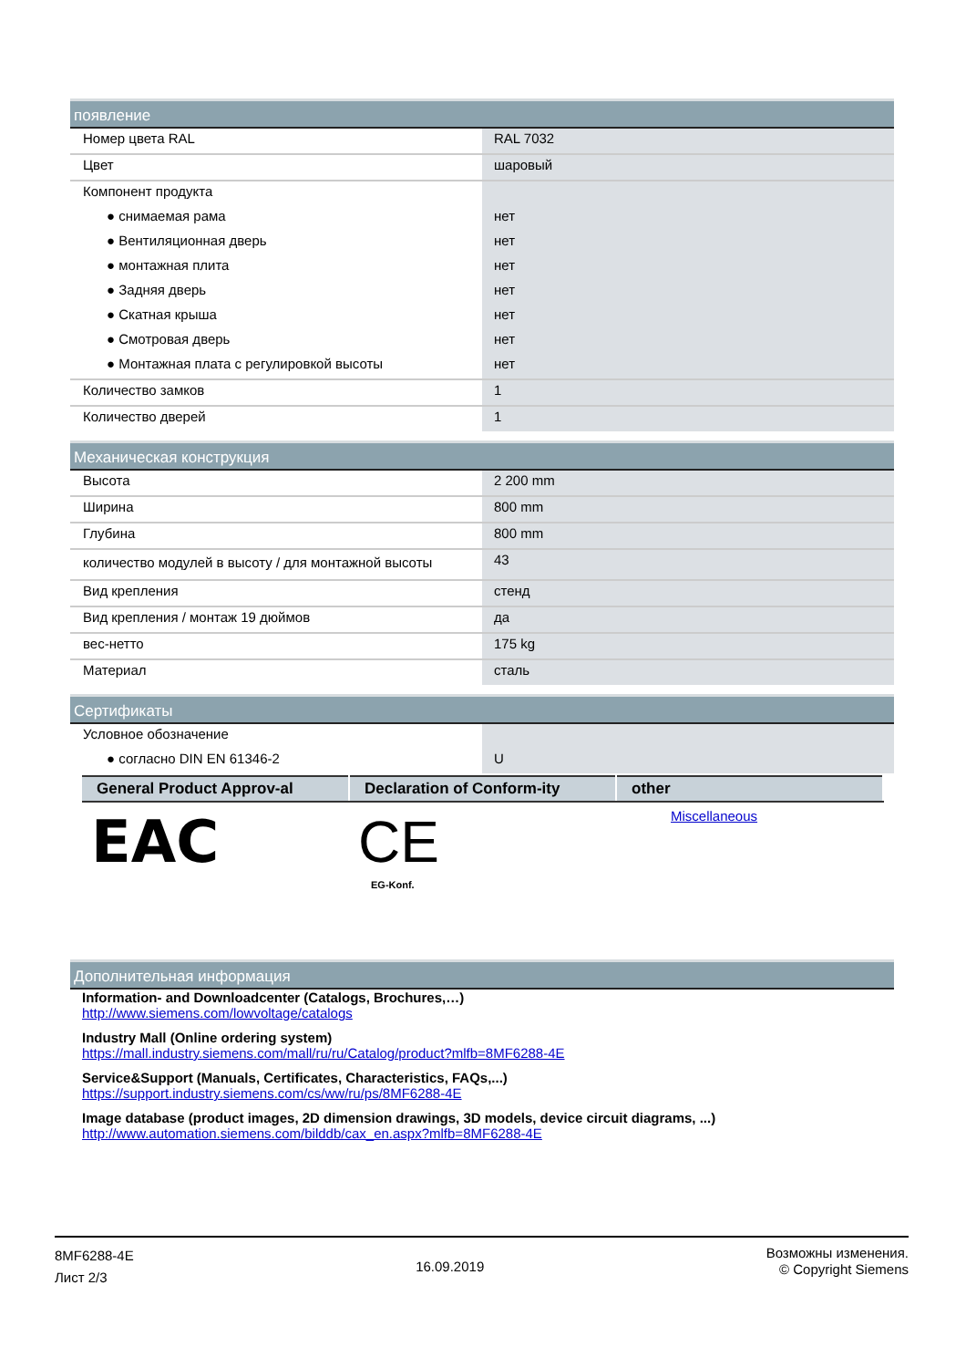появление
| Номер цвета RAL | RAL 7032 |
| Цвет | шаровый |
| Компонент продукта | |
| ● снимаемая рама | нет |
| ● Вентиляционная дверь | нет |
| ● монтажная плита | нет |
| ● Задняя дверь | нет |
| ● Скатная крыша | нет |
| ● Смотровая дверь | нет |
| ● Монтажная плата с регулировкой высоты | нет |
| Количество замков | 1 |
| Количество дверей | 1 |
Механическая конструкция
| Высота | 2 200 mm |
| Ширина | 800 mm |
| Глубина | 800 mm |
| количество модулей в высоту / для монтажной высоты | 43 |
| Вид крепления | стенд |
| Вид крепления / монтаж 19 дюймов | да |
| вес-нетто | 175 kg |
| Материал | сталь |
Сертификаты
| Условное обозначение | |
| ● согласно DIN EN 61346-2 | U |
| General Product Approv-al | Declaration of Conform-ity | other |
| --- | --- | --- |
| EAC | CE EG-Konf. | Miscellaneous |
Дополнительная информация
Information- and Downloadcenter (Catalogs, Brochures,…)
http://www.siemens.com/lowvoltage/catalogs
Industry Mall (Online ordering system)
https://mall.industry.siemens.com/mall/ru/ru/Catalog/product?mlfb=8MF6288-4E
Service&Support (Manuals, Certificates, Characteristics, FAQs,...)
https://support.industry.siemens.com/cs/ww/ru/ps/8MF6288-4E
Image database (product images, 2D dimension drawings, 3D models, device circuit diagrams, ...)
http://www.automation.siemens.com/bilddb/cax_en.aspx?mlfb=8MF6288-4E
8MF6288-4E
Лист 2/3
16.09.2019
Возможны изменения.
© Copyright Siemens